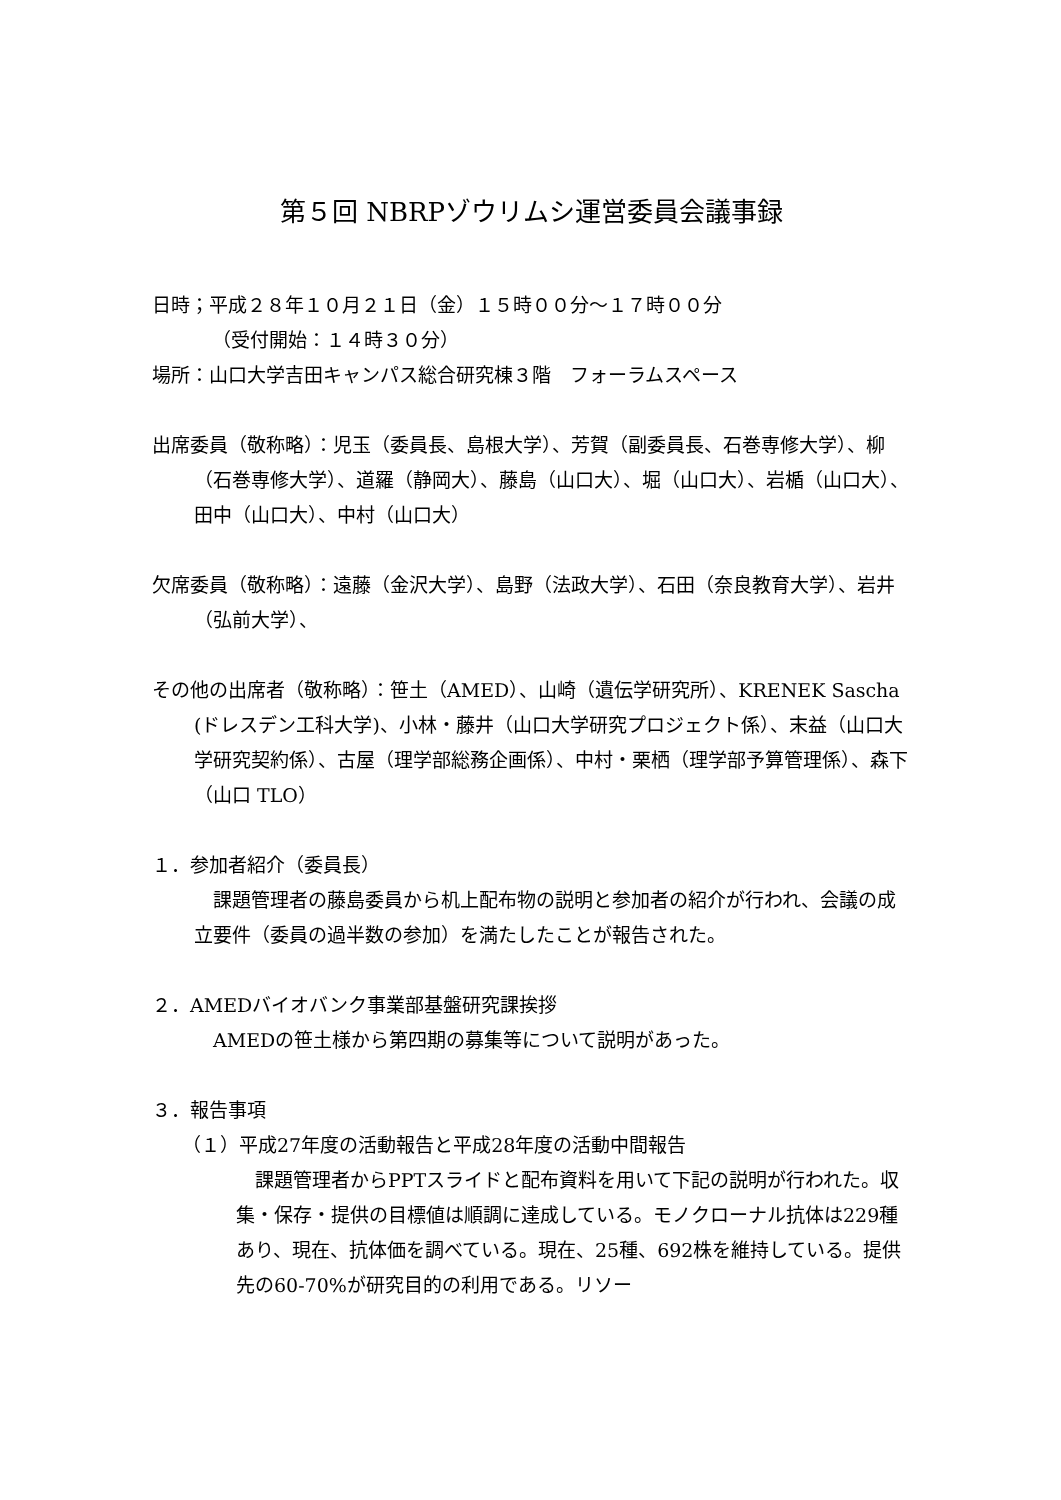第５回 NBRPゾウリムシ運営委員会議事録
日時；平成２８年１０月２１日（金）１５時００分～１７時００分
（受付開始：１４時３０分）
場所：山口大学吉田キャンパス総合研究棟３階　フォーラムスペース
出席委員（敬称略）：児玉（委員長、島根大学）、芳賀（副委員長、石巻専修大学）、柳（石巻専修大学）、道羅（静岡大）、藤島（山口大）、堀（山口大）、岩楯（山口大）、田中（山口大）、中村（山口大）
欠席委員（敬称略）：遠藤（金沢大学）、島野（法政大学）、石田（奈良教育大学）、岩井（弘前大学）、
その他の出席者（敬称略）：笹土（AMED）、山崎（遺伝学研究所）、KRENEK Sascha (ドレスデン工科大学)、小林・藤井（山口大学研究プロジェクト係）、末益（山口大学研究契約係）、古屋（理学部総務企画係）、中村・栗栖（理学部予算管理係）、森下（山口 TLO）
１．参加者紹介（委員長）
　課題管理者の藤島委員から机上配布物の説明と参加者の紹介が行われ、会議の成立要件（委員の過半数の参加）を満たしたことが報告された。
２．AMEDバイオバンク事業部基盤研究課挨拶
　AMEDの笹土様から第四期の募集等について説明があった。
３．報告事項
（１）平成27年度の活動報告と平成28年度の活動中間報告
　課題管理者からPPTスライドと配布資料を用いて下記の説明が行われた。収集・保存・提供の目標値は順調に達成している。モノクローナル抗体は229種あり、現在、抗体価を調べている。現在、25種、692株を維持している。提供先の60-70%が研究目的の利用である。リソー